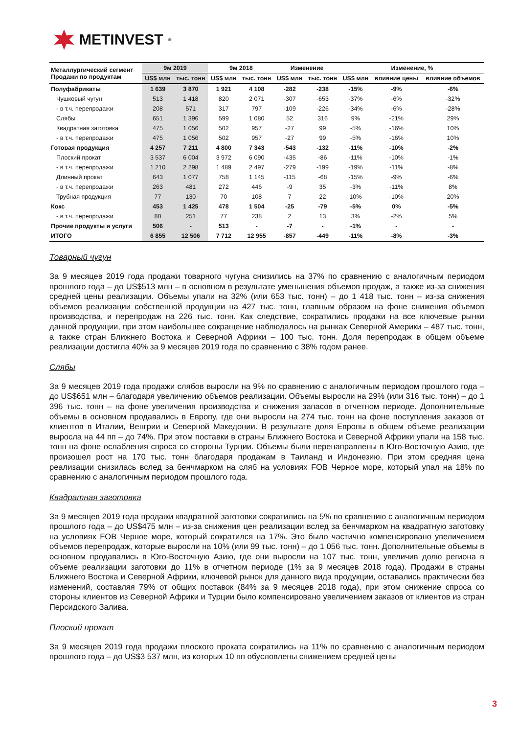METINVEST<sup>®</sup>
| Металлургический сегмент Продажи по продуктам | 9м 2019 | | 9м 2018 | | Изменение | | Изменение, % | | |
| --- | --- | --- | --- | --- | --- | --- | --- | --- | --- |
| | US$ млн | тыс. тонн | US$ млн | тыс. тонн | US$ млн | тыс. тонн | US$ млн | влияние цены | влияние объемов |
| Полуфабрикаты | 1 639 | 3 870 | 1 921 | 4 108 | -282 | -238 | -15% | -9% | -6% |
| Чушковый чугун | 513 | 1 418 | 820 | 2 071 | -307 | -653 | -37% | -6% | -32% |
| - в т.ч. перепродажи | 208 | 571 | 317 | 797 | -109 | -226 | -34% | -6% | -28% |
| Слябы | 651 | 1 396 | 599 | 1 080 | 52 | 316 | 9% | -21% | 29% |
| Квадратная заготовка | 475 | 1 056 | 502 | 957 | -27 | 99 | -5% | -16% | 10% |
| - в т.ч. перепродажи | 475 | 1 056 | 502 | 957 | -27 | 99 | -5% | -16% | 10% |
| Готовая продукция | 4 257 | 7 211 | 4 800 | 7 343 | -543 | -132 | -11% | -10% | -2% |
| Плоский прокат | 3 537 | 6 004 | 3 972 | 6 090 | -435 | -86 | -11% | -10% | -1% |
| - в т.ч. перепродажи | 1 210 | 2 298 | 1 489 | 2 497 | -279 | -199 | -19% | -11% | -8% |
| Длинный прокат | 643 | 1 077 | 758 | 1 145 | -115 | -68 | -15% | -9% | -6% |
| - в т.ч. перепродажи | 263 | 481 | 272 | 446 | -9 | 35 | -3% | -11% | 8% |
| Трубная продукция | 77 | 130 | 70 | 108 | 7 | 22 | 10% | -10% | 20% |
| Кокс | 453 | 1 425 | 478 | 1 504 | -25 | -79 | -5% | 0% | -5% |
| - в т.ч. перепродажи | 80 | 251 | 77 | 238 | 2 | 13 | 3% | -2% | 5% |
| Прочие продукты и услуги | 506 | - | 513 | - | -7 | - | -1% | - | - |
| ИТОГО | 6 855 | 12 506 | 7 712 | 12 955 | -857 | -449 | -11% | -8% | -3% |
Товарный чугун
За 9 месяцев 2019 года продажи товарного чугуна снизились на 37% по сравнению с аналогичным периодом прошлого года – до US$513 млн – в основном в результате уменьшения объемов продаж, а также из-за снижения средней цены реализации. Объемы упали на 32% (или 653 тыс. тонн) – до 1 418 тыс. тонн – из-за снижения объемов реализации собственной продукции на 427 тыс. тонн, главным образом на фоне снижения объемов производства, и перепродаж на 226 тыс. тонн. Как следствие, сократились продажи на все ключевые рынки данной продукции, при этом наибольшее сокращение наблюдалось на рынках Северной Америки – 487 тыс. тонн, а также стран Ближнего Востока и Северной Африки – 100 тыс. тонн. Доля перепродаж в общем объеме реализации достигла 40% за 9 месяцев 2019 года по сравнению с 38% годом ранее.
Слябы
За 9 месяцев 2019 года продажи слябов выросли на 9% по сравнению с аналогичным периодом прошлого года – до US$651 млн – благодаря увеличению объемов реализации. Объемы выросли на 29% (или 316 тыс. тонн) – до 1 396 тыс. тонн – на фоне увеличения производства и снижения запасов в отчетном периоде. Дополнительные объемы в основном продавались в Европу, где они выросли на 274 тыс. тонн на фоне поступления заказов от клиентов в Италии, Венгрии и Северной Македонии. В результате доля Европы в общем объеме реализации выросла на 44 пп – до 74%. При этом поставки в страны Ближнего Востока и Северной Африки упали на 158 тыс. тонн на фоне ослабления спроса со стороны Турции. Объемы были перенаправлены в Юго-Восточную Азию, где произошел рост на 170 тыс. тонн благодаря продажам в Таиланд и Индонезию. При этом средняя цена реализации снизилась вслед за бенчмарком на сляб на условиях FOB Черное море, который упал на 18% по сравнению с аналогичным периодом прошлого года.
Квадратная заготовка
За 9 месяцев 2019 года продажи квадратной заготовки сократились на 5% по сравнению с аналогичным периодом прошлого года – до US$475 млн – из-за снижения цен реализации вслед за бенчмарком на квадратную заготовку на условиях FOB Черное море, который сократился на 17%. Это было частично компенсировано увеличением объемов перепродаж, которые выросли на 10% (или 99 тыс. тонн) – до 1 056 тыс. тонн. Дополнительные объемы в основном продавались в Юго-Восточную Азию, где они выросли на 107 тыс. тонн, увеличив долю региона в объеме реализации заготовки до 11% в отчетном периоде (1% за 9 месяцев 2018 года). Продажи в страны Ближнего Востока и Северной Африки, ключевой рынок для данного вида продукции, оставались практически без изменений, составляя 79% от общих поставок (84% за 9 месяцев 2018 года), при этом снижение спроса со стороны клиентов из Северной Африки и Турции было компенсировано увеличением заказов от клиентов из стран Персидского Залива.
Плоский прокат
За 9 месяцев 2019 года продажи плоского проката сократились на 11% по сравнению с аналогичным периодом прошлого года – до US$3 537 млн, из которых 10 пп обусловлены снижением средней цены
3